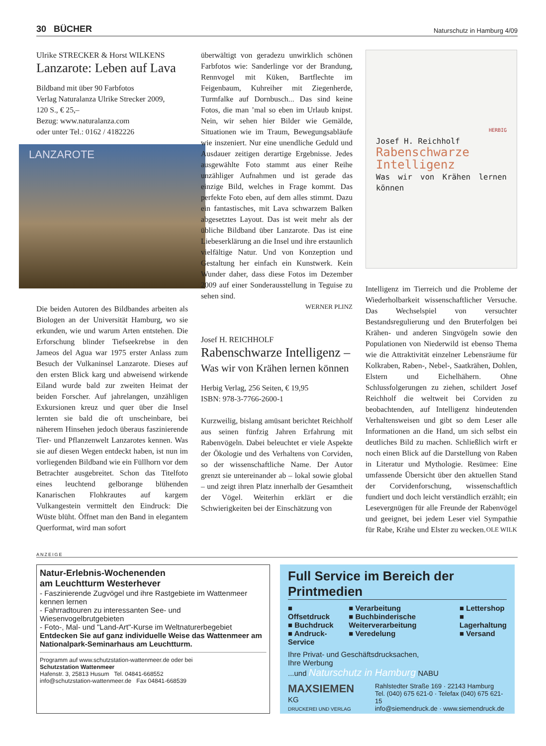30 BÜCHER Naturschutz in Hamburg 4/09
Ulrike STRECKER & Horst WILKENS
Lanzarote: Leben auf Lava
Bildband mit über 90 Farbfotos
Verlag Naturalanza Ulrike Strecker 2009,
120 S., € 25,–
Bezug: www.naturalanza.com
oder unter Tel.: 0162 / 4182226
LANZAROTE
Die beiden Autoren des Bildbandes arbeiten als Biologen an der Universität Hamburg, wo sie erkunden, wie und warum Arten entstehen. Die Erforschung blinder Tiefseekrebse in den Jameos del Agua war 1975 erster Anlass zum Besuch der Vulkaninsel Lanzarote. Dieses auf den ersten Blick karg und abweisend wirkende Eiland wurde bald zur zweiten Heimat der beiden Forscher. Auf jahrelangen, unzähligen Exkursionen kreuz und quer über die Insel lernten sie bald die oft unscheinbare, bei näherem Hinsehen jedoch überaus faszinierende Tier- und Pflanzenwelt Lanzarotes kennen. Was sie auf diesen Wegen entdeckt haben, ist nun im vorliegenden Bildband wie ein Füllhorn vor dem Betrachter ausgebreitet. Schon das Titelfoto eines leuchtend gelborange blühenden Kanarischen Flohkrautes auf kargem Vulkangestein vermittelt den Eindruck: Die Wüste blüht. Öffnet man den Band in elegantem Querformat, wird man sofort
überwältigt von geradezu unwirklich schönen Farbfotos wie: Sanderlinge vor der Brandung, Rennvogel mit Küken, Bartflechte im Feigenbaum, Kuhreiher mit Ziegenherde, Turmfalke auf Dornbusch... Das sind keine Fotos, die man ’mal so eben im Urlaub knipst. Nein, wir sehen hier Bilder wie Gemälde, Situationen wie im Traum, Bewegungsabläufe wie inszeniert. Nur eine unendliche Geduld und Ausdauer zeitigen derartige Ergebnisse. Jedes ausgewählte Foto stammt aus einer Reihe unzähliger Aufnahmen und ist gerade das einzige Bild, welches in Frage kommt. Das perfekte Foto eben, auf dem alles stimmt. Dazu ein fantastisches, mit Lava schwarzem Balken abgesetztes Layout. Das ist weit mehr als der übliche Bildband über Lanzarote. Das ist eine Liebeserklärung an die Insel und ihre erstaunlich vielfältige Natur. Und von Konzeption und Gestaltung her einfach ein Kunstwerk. Kein Wunder daher, dass diese Fotos im Dezember 2009 auf einer Sonderausstellung in Teguise zu sehen sind.
WERNER PLINZ
Josef H. REICHHOLF
Rabenschwarze Intelligenz –
Was wir von Krähen lernen können
Herbig Verlag, 256 Seiten, € 19,95
ISBN: 978-3-7766-2600-1
Kurzweilig, bislang amüsant berichtet Reichholf aus seinen fünfzig Jahren Erfahrung mit Rabenvögeln. Dabei beleuchtet er viele Aspekte der Ökologie und des Verhaltens von Corviden, so der wissenschaftliche Name. Der Autor grenzt sie untereinander ab – lokal sowie global – und zeigt ihren Platz innerhalb der Gesamtheit der Vögel. Weiterhin erklärt er die Schwierigkeiten bei der Einschätzung von
HERBIG
Josef H. Reichholf
Rabenschwarze Intelligenz
Was wir von Krähen lernen können
Intelligenz im Tierreich und die Probleme der Wiederholbarkeit wissenschaftlicher Versuche. Das Wechselspiel von versuchter Bestandsregulierung und den Bruterfolgen bei Krähen- und anderen Singvögeln sowie den Populationen von Niederwild ist ebenso Thema wie die Attraktivität einzelner Lebensräume für Kolkraben, Raben-, Nebel-, Saatkrähen, Dohlen, Elstern und Eichelhähern. Ohne Schlussfolgerungen zu ziehen, schildert Josef Reichholf die weltweit bei Corviden zu beobachtenden, auf Intelligenz hindeutenden Verhaltensweisen und gibt so dem Leser alle Informationen an die Hand, um sich selbst ein deutliches Bild zu machen. Schließlich wirft er noch einen Blick auf die Darstellung von Raben in Literatur und Mythologie. Resümee: Eine umfassende Übersicht über den aktuellen Stand der Corvidenforschung, wissenschaftlich fundiert und doch leicht verständlich erzählt; ein Lesevergnügen für alle Freunde der Rabenvögel und geeignet, bei jedem Leser viel Sympathie für Rabe, Krähe und Elster zu wecken. OLE WILK
ANZEIGE
Natur-Erlebnis-Wochenenden
am Leuchtturm Westerhever
- Faszinierende Zugvögel und ihre Rastgebiete im Wattenmeer kennen lernen
- Fahrradtouren zu interessanten See- und Wiesenvogelbrutgebieten
- Foto-, Mal- und "Land-Art"-Kurse im Weltnaturerbegebiet
Entdecken Sie auf ganz individuelle Weise das Wattenmeer am Nationalpark-Seminarhaus am Leuchtturm.
Programm auf www.schutzstation-wattenmeer.de oder bei
Schutzstation Wattenmeer
Hafenstr. 3, 25813 Husum Tel. 04841-668552
info@schutzstation-wattenmeer.de Fax 04841-668539
Full Service im Bereich der Printmedien
■ Offsetdruck
■ Buchdruck
■ Andruck-Service
■ Verarbeitung
■ Buchbinderische Weiterverarbeitung
■ Veredelung
■ Lettershop
■ Lagerhaltung
■ Versand
Ihre Privat- und Geschäftsdrucksachen,
Ihre Werbung
...und Naturschutz in Hamburg NABU
MAXSIEMEN KG
DRUCKEREI UND VERLAG
Rahlstedter Straße 169 · 22143 Hamburg
Tel. (040) 675 621-0 · Telefax (040) 675 621-15
info@siemendruck.de · www.siemendruck.de